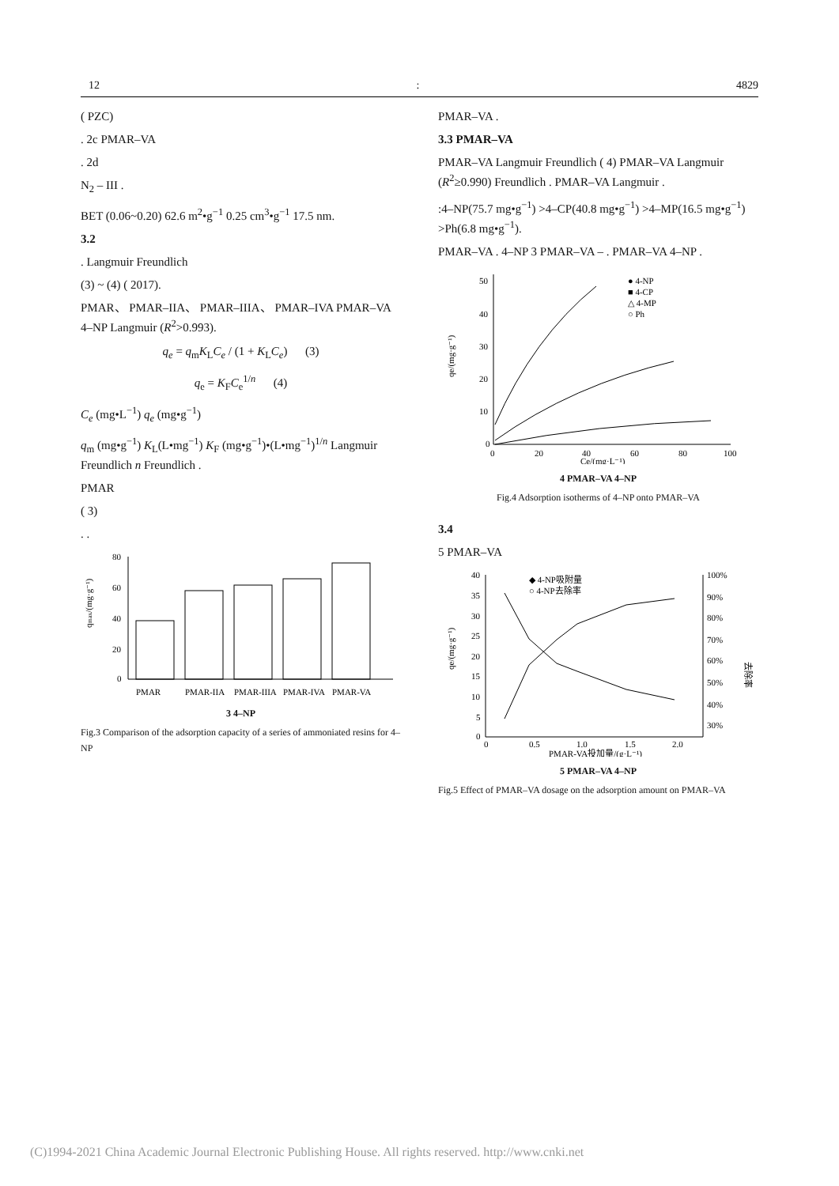12: 4829
( PZC)
. 2c PMAR–VA
. 2d
N<sub>2</sub> – III .
BET (0.06~0.20) 62.6 m<sup>2</sup>•g<sup>−1</sup> 0.25 cm<sup>3</sup>•g<sup>−1</sup> 17.5 nm.
3.2
. Langmuir Freundlich
(3) ~ (4) ( 2017).
PMAR、 PMAR–IIA、 PMAR–IIIA、 PMAR–IVA PMAR–VA 4–NP Langmuir (R<sup>2</sup>>0.993).
q<sub>e</sub> = q<sub>m</sub>K<sub>L</sub>C<sub>e</sub> / (1 + K<sub>L</sub>C<sub>e</sub>) (3)
q<sub>e</sub> = K<sub>F</sub>C<sub>e</sub><sup>1/n</sup> (4)
C<sub>e</sub> (mg•L<sup>−1</sup>) q<sub>e</sub> (mg•g<sup>−1</sup>)
q<sub>m</sub> (mg•g<sup>−1</sup>) K<sub>L</sub>(L•mg<sup>−1</sup>) K<sub>F</sub> (mg•g<sup>−1</sup>)•(L•mg<sup>−1</sup>)<sup>1/n</sup> Langmuir Freundlich n Freundlich .
PMAR
( 3)
. .
80
60
40
20
0
PMAR
PMAR-IIA
PMAR-IIIA
PMAR-IVA
PMAR-VA
qmax/(mg·g⁻¹)
3 4–NP
Fig.3 Comparison of the adsorption capacity of a series of ammoniated resins for 4–NP
PMAR–VA .
3.3 PMAR–VA
PMAR–VA Langmuir Freundlich ( 4) PMAR–VA Langmuir (R<sup>2</sup>≥0.990) Freundlich . PMAR–VA Langmuir .
:4–NP(75.7 mg•g<sup>−1</sup>) >4–CP(40.8 mg•g<sup>−1</sup>) >4–MP(16.5 mg•g<sup>−1</sup>) >Ph(6.8 mg•g<sup>−1</sup>).
PMAR–VA . 4–NP 3 PMAR–VA – . PMAR–VA 4–NP .
50
40
30
20
10
0
0
20
40
60
80
100
● 4-NP
■ 4-CP
△ 4-MP
○ Ph
Ce/(mg·L⁻¹)
qe/(mg·g⁻¹)
4 PMAR–VA 4–NP
Fig.4 Adsorption isotherms of 4–NP onto PMAR–VA
3.4
5 PMAR–VA
40
35
30
25
20
15
10
5
0
100%
90%
80%
70%
60%
50%
40%
30%
0
0.5
1.0
1.5
2.0
◆ 4-NP吸附量
○ 4-NP去除率
PMAR-VA投加量/(g·L⁻¹)
qe/(mg·g⁻¹)
去除率
5 PMAR–VA 4–NP
Fig.5 Effect of PMAR–VA dosage on the adsorption amount on PMAR–VA
(C)1994-2021 China Academic Journal Electronic Publishing House. All rights reserved. http://www.cnki.net